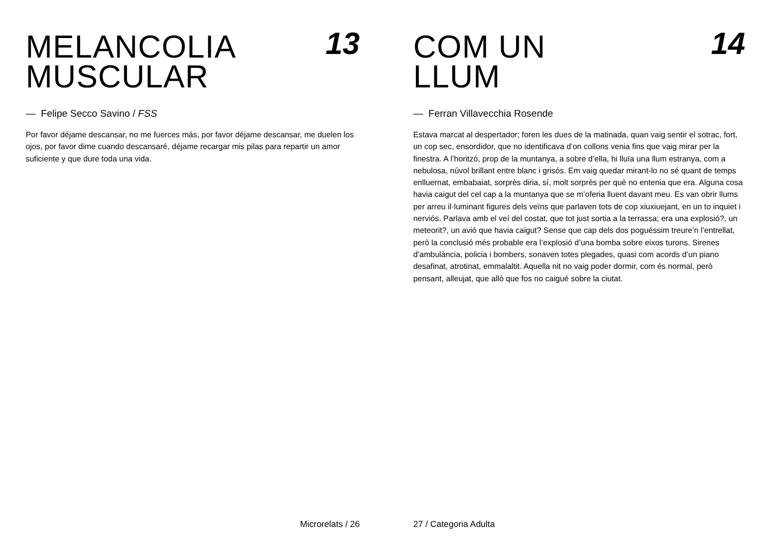MELANCOLIA
MUSCULAR
13
— Felipe Secco Savino / FSS
Por favor déjame descansar, no me fuerces más, por favor déjame descansar, me duelen los ojos, por favor dime cuando descansaré, déjame recargar mis pilas para repartir un amor suficiente y que dure toda una vida.
Microrelats / 26
COM UN
LLUM
14
— Ferran Villavecchia Rosende
Estava marcat al despertador; foren les dues de la matinada, quan vaig sentir el sotrac, fort, un cop sec, ensordidor, que no identificava d’on collons venia fins que vaig mirar per la finestra. A l’horitzó, prop de la muntanya, a sobre d’ella, hi lluïa una llum estranya, com a nebulosa, núvol brillant entre blanc i grisós. Em vaig quedar mirant-lo no sé quant de temps enlluernat, embabaiat, sorprès diria, sí, molt sorprès per què no entenia que era. Alguna cosa havia caigut del cel cap a la muntanya que se m’oferia lluent davant meu. Es van obrir llums per arreu il·luminant figures dels veïns que parlaven tots de cop xiuxiuejant, en un to inquiet i nerviós. Parlava amb el veí del costat, que tot just sortia a la terrassa; era una explosió?, un meteorit?, un avió que havia caigut? Sense que cap dels dos poguéssim treure’n l’entrellat, però la conclusió més probable era l’explosió d’una bomba sobre eixos turons. Sirenes d’ambulància, policia i bombers, sonaven totes plegades, quasi com acords d’un piano desafinat, atrotinat, emmalaltit. Aquella nit no vaig poder dormir, com és normal, però pensant, alleujat, que allò que fos no caigué sobre la ciutat.
27 / Categoria Adulta